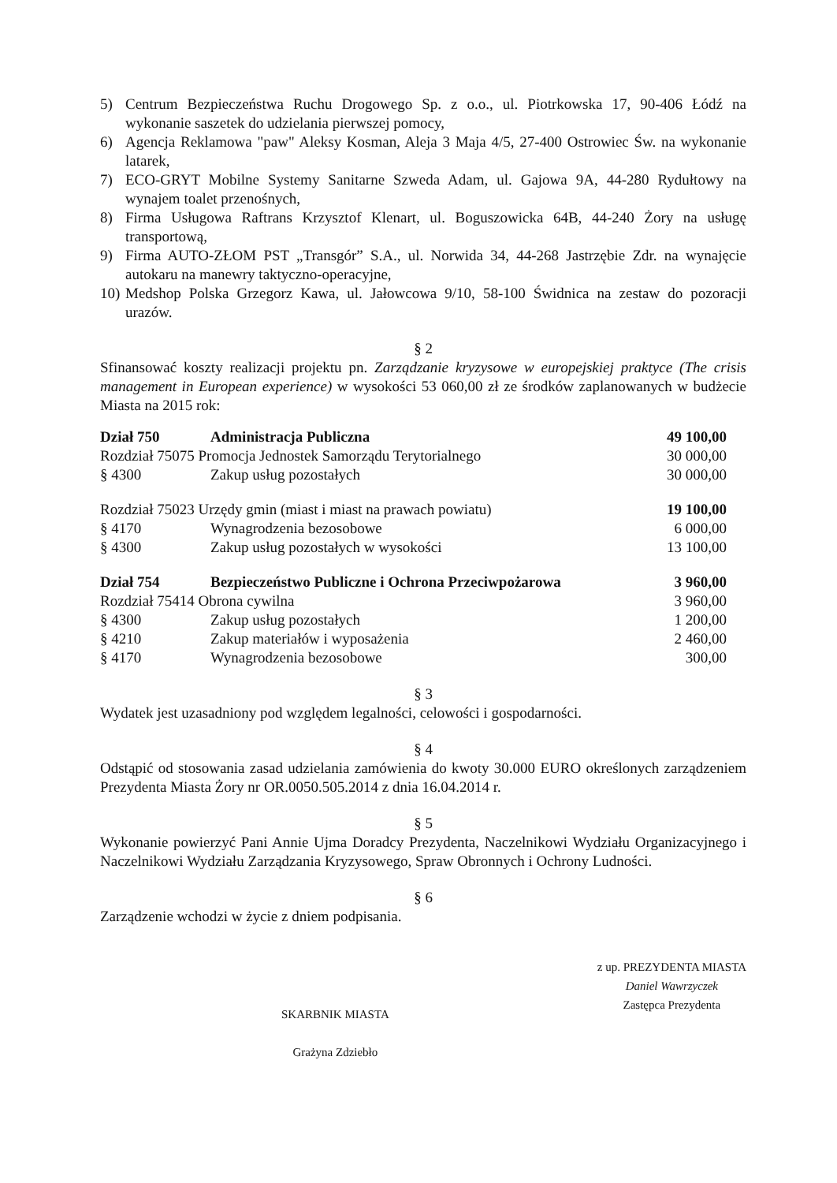5) Centrum Bezpieczeństwa Ruchu Drogowego Sp. z o.o., ul. Piotrkowska 17, 90-406 Łódź na wykonanie saszetek do udzielania pierwszej pomocy,
6) Agencja Reklamowa "paw" Aleksy Kosman, Aleja 3 Maja 4/5, 27-400 Ostrowiec Św. na wykonanie latarek,
7) ECO-GRYT Mobilne Systemy Sanitarne Szweda Adam, ul. Gajowa 9A, 44-280 Rydułtowy na wynajem toalet przenośnych,
8) Firma Usługowa Raftrans Krzysztof Klenart, ul. Boguszowicka 64B, 44-240 Żory na usługę transportową,
9) Firma AUTO-ZŁOM PST „Transgór” S.A., ul. Norwida 34, 44-268 Jastrzębie Zdr. na wynajęcie autokaru na manewry taktyczno-operacyjne,
10) Medshop Polska Grzegorz Kawa, ul. Jałowcowa 9/10, 58-100 Świdnica na zestaw do pozoracji urazów.
§ 2
Sfinansować koszty realizacji projektu pn. Zarządzanie kryzysowe w europejskiej praktyce (The crisis management in European experience) w wysokości 53 060,00 zł ze środków zaplanowanych w budżecie Miasta na 2015 rok:
| Dział 750 | Administracja Publiczna | 49 100,00 |
| Rozdział 75075 Promocja Jednostek Samorządu Terytorialnego | | 30 000,00 |
| § 4300 | Zakup usług pozostałych | 30 000,00 |
| Rozdział 75023 Urzędy gmin (miast i miast na prawach powiatu) | | 19 100,00 |
| § 4170 | Wynagrodzenia bezosobowe | 6 000,00 |
| § 4300 | Zakup usług pozostałych w wysokości | 13 100,00 |
| Dział 754 | Bezpieczeństwo Publiczne i Ochrona Przeciwpożarowa | 3 960,00 |
| Rozdział 75414 Obrona cywilna | | 3 960,00 |
| § 4300 | Zakup usług pozostałych | 1 200,00 |
| § 4210 | Zakup materiałów i wyposażenia | 2 460,00 |
| § 4170 | Wynagrodzenia bezosobowe | 300,00 |
§ 3
Wydatek jest uzasadniony pod względem legalności, celowości i gospodarności.
§ 4
Odstąpić od stosowania zasad udzielania zamówienia do kwoty 30.000 EURO określonych zarządzeniem Prezydenta Miasta Żory nr OR.0050.505.2014 z dnia 16.04.2014 r.
§ 5
Wykonanie powierzyć Pani Annie Ujma Doradcy Prezydenta, Naczelnikowi Wydziału Organizacyjnego i Naczelnikowi Wydziału Zarządzania Kryzysowego, Spraw Obronnych i Ochrony Ludności.
§ 6
Zarządzenie wchodzi w życie z dniem podpisania.
SKARBNIK MIASTA
Grażyna Zdziebło
z up. PREZYDENTA MIASTA
Daniel Wawrzyczek
Zastępca Prezydenta